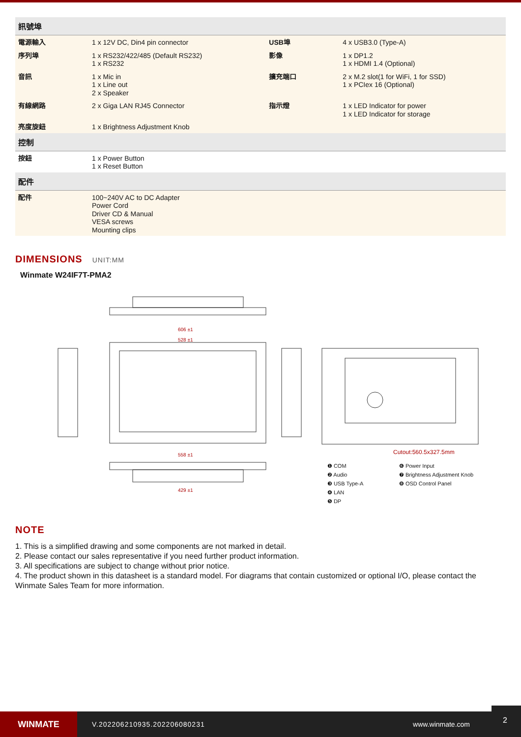| 訊號埠 | | | |
| --- | --- | --- | --- |
| 電源輸入 | 1 x 12V DC, Din4 pin connector | USB埠 | 4 x USB3.0 (Type-A) |
| 序列埠 | 1 x RS232/422/485 (Default RS232) 1 x RS232 | 影像 | 1 x DP1.2 1 x HDMI 1.4 (Optional) |
| 音訊 | 1 x Mic in 1 x Line out 2 x Speaker | 擴充端口 | 2 x M.2 slot(1 for WiFi, 1 for SSD) 1 x PCIex 16 (Optional) |
| 有線網路 | 2 x Giga LAN RJ45 Connector | 指示燈 | 1 x LED Indicator for power 1 x LED Indicator for storage |
| 亮度旋鈕 | 1 x Brightness Adjustment Knob | | |
| 控制 | | | |
| 按鈕 | 1 x Power Button 1 x Reset Button | | |
| 配件 | | | |
| 配件 | 100~240V AC to DC Adapter Power Cord Driver CD & Manual VESA screws Mounting clips | | |
DIMENSIONS UNIT:MM
Winmate W24IF7T-PMA2
606 ±1
528 ±1
558 ±1
429 ±1
Cutout:560.5x327.5mm
❶ COM
❷ Audio
❸ USB Type-A
❹ LAN
❺ DP
❻ Power Input
❼ Brightness Adjustment Knob
❽ OSD Control Panel
NOTE
1. This is a simplified drawing and some components are not marked in detail.
2. Please contact our sales representative if you need further product information.
3. All specifications are subject to change without prior notice.
4. The product shown in this datasheet is a standard model. For diagrams that contain customized or optional I/O, please contact the Winmate Sales Team for more information.
WINMATE
V.202206210935.202206080231 www.winmate.com
2